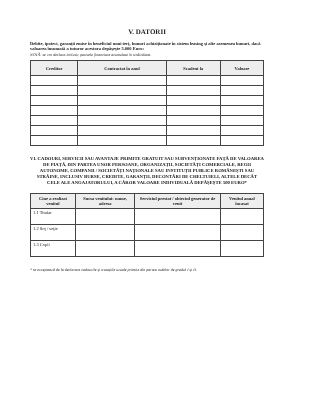V. DATORII
Debite, ipoteci, garanţii emise în beneficiul unui terţ, bunuri achiziţionate în sistem leasing şi alte asemenea bunuri, dacă valoarea însumată a tuturor acestora depăşeşte 5.000 Euro:
NOTĂ: se vor declara inclusiv pasivele financiare acumulate în străinătate.
| Creditor | Contractat în anul | Scadent la | Valoare |
| --- | --- | --- | --- |
VI. CADOURI, SERVICII SAU AVANTAJE PRIMITE GRATUIT SAU SUBVENŢIONATE FAŢĂ DE VALOAREA DE PIAŢĂ, DIN PARTEA UNOR PERSOANE, ORGANIZAŢII, SOCIETĂŢI COMERCIALE, REGII AUTONOME, COMPANII / SOCIETĂŢI NAŢIONALE SAU INSTITUŢII PUBLICE ROMÂNEŞTI SAU STRĂINE, INCLUSIV BURSE, CREDITE, GARANŢII, DECONTĂRI DE CHELTUIELI, ALTELE DECÂT CELE ALE ANGAJATORULUI, A CĂROR VALOARE INDIVIDUALĂ DEPĂŞEŞTE 500 EURO*
| Cine a realizat venitul | Sursa venitului: nume, adresa | Serviciul prestat / obiectul generator de venit | Venitul anual încasat |
| --- | --- | --- | --- |
| 1.1 Titular | | | |
| 1.2 Soţ / soţie | | | |
| 1.3 Copii | | | |
* se exceptează de la declarare cadourile şi tratațiile uzuale primite din partea rudelor de gradul I şi II.